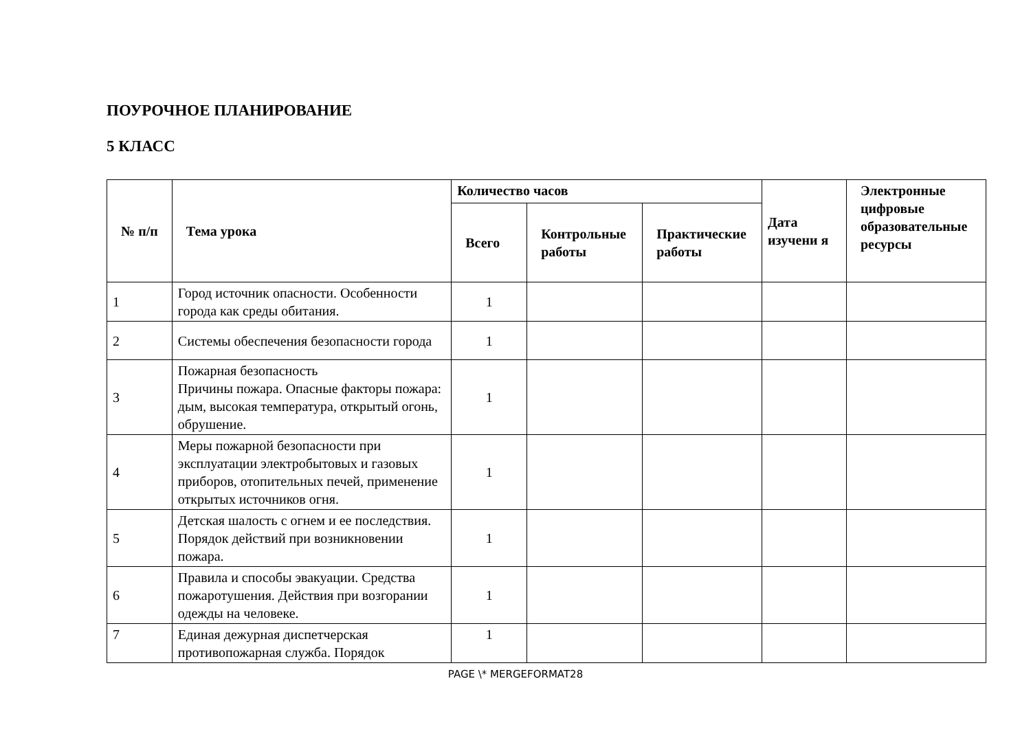ПОУРОЧНОЕ ПЛАНИРОВАНИЕ
5 КЛАСС
| № п/п | Тема урока | Количество часов | | | Дата изучени я | Электронные цифровые образовательные ресурсы |
| --- | --- | --- | --- | --- | --- | --- |
| | | Всего | Контрольные работы | Практические работы | | |
| 1 | Город источник опасности. Особенности города как среды обитания. | 1 | | | | |
| 2 | Системы обеспечения безопасности города | 1 | | | | |
| 3 | Пожарная безопасность Причины пожара. Опасные факторы пожара: дым, высокая температура, открытый огонь, обрушение. | 1 | | | | |
| 4 | Меры пожарной безопасности при эксплуатации электробытовых и газовых приборов, отопительных печей, применение открытых источников огня. | 1 | | | | |
| 5 | Детская шалость с огнем и ее последствия. Порядок действий при возникновении пожара. | 1 | | | | |
| 6 | Правила и способы эвакуации. Средства пожаротушения. Действия при возгорании одежды на человеке. | 1 | | | | |
| 7 | Единая дежурная диспетчерская противопожарная служба. Порядок | 1 | | | | |
PAGE \* MERGEFORMAT28